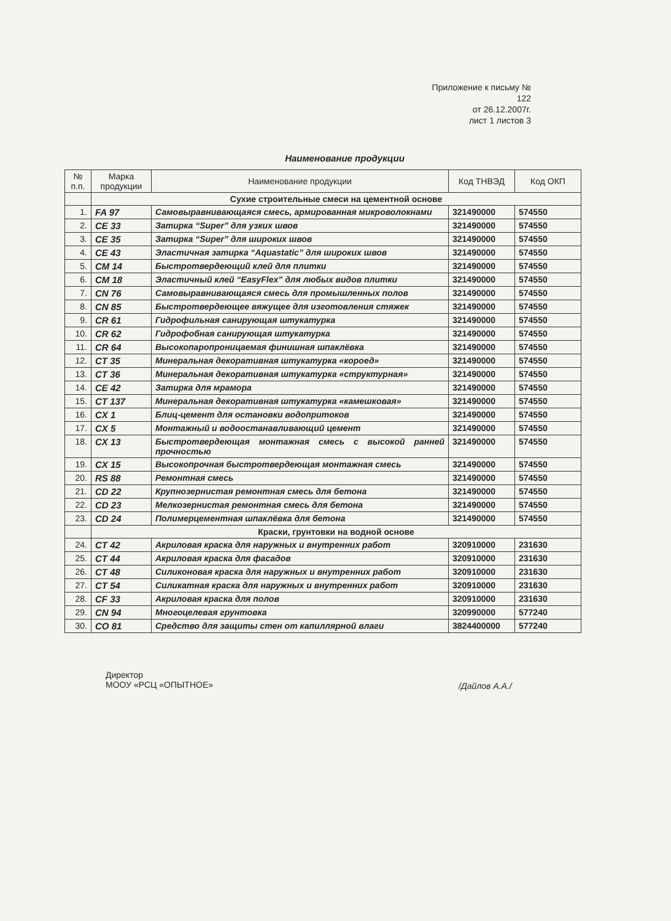Приложение к письму № 122
от 26.12.2007г.
лист 1 листов 3
Наименование продукции
| № п.п. | Марка продукции | Наименование продукции | Код ТНВЭД | Код ОКП |
| --- | --- | --- | --- | --- |
| | Сухие строительные смеси на цементной основе | | | |
| 1. | FA 97 | Самовыравнивающаяся смесь, армированная микроволокнами | 321490000 | 574550 |
| 2. | CE 33 | Затирка “Super” для узких швов | 321490000 | 574550 |
| 3. | CE 35 | Затирка “Super” для широких швов | 321490000 | 574550 |
| 4. | CE 43 | Эластичная затирка “Aquastatic” для широких швов | 321490000 | 574550 |
| 5. | CM 14 | Быстротвердеющий клей для плитки | 321490000 | 574550 |
| 6. | CM 18 | Эластичный клей “EasyFlex” для любых видов плитки | 321490000 | 574550 |
| 7. | CN 76 | Самовыравнивающаяся смесь для промышленных полов | 321490000 | 574550 |
| 8. | CN 85 | Быстротвердеющее вяжущее для изготовления стяжек | 321490000 | 574550 |
| 9. | CR 61 | Гидрофильная санирующая штукатурка | 321490000 | 574550 |
| 10. | CR 62 | Гидрофобная санирующая штукатурка | 321490000 | 574550 |
| 11. | CR 64 | Высокопаропроницаемая финишная шпаклёвка | 321490000 | 574550 |
| 12. | CT 35 | Минеральная декоративная штукатурка «короед» | 321490000 | 574550 |
| 13. | CT 36 | Минеральная декоративная штукатурка «структурная» | 321490000 | 574550 |
| 14. | CE 42 | Затирка для мрамора | 321490000 | 574550 |
| 15. | CT 137 | Минеральная декоративная штукатурка «камешковая» | 321490000 | 574550 |
| 16. | CX 1 | Блиц-цемент для остановки водопритоков | 321490000 | 574550 |
| 17. | CX 5 | Монтажный и водоостанавливающий цемент | 321490000 | 574550 |
| 18. | CX 13 | Быстротвердеющая монтажная смесь с высокой ранней прочностью | 321490000 | 574550 |
| 19. | CX 15 | Высокопрочная быстротвердеющая монтажная смесь | 321490000 | 574550 |
| 20. | RS 88 | Ремонтная смесь | 321490000 | 574550 |
| 21. | CD 22 | Крупнозернистая ремонтная смесь для бетона | 321490000 | 574550 |
| 22. | CD 23 | Мелкозернистая ремонтная смесь для бетона | 321490000 | 574550 |
| 23. | CD 24 | Полимерцементная шпаклёвка для бетона | 321490000 | 574550 |
| | Краски, грунтовки на водной основе | | | |
| 24. | CT 42 | Акриловая краска для наружных и внутренних работ | 320910000 | 231630 |
| 25. | CT 44 | Акриловая краска для фасадов | 320910000 | 231630 |
| 26. | CT 48 | Силиконовая краска для наружных и внутренних работ | 320910000 | 231630 |
| 27. | CT 54 | Силикатная краска для наружных и внутренних работ | 320910000 | 231630 |
| 28. | CF 33 | Акриловая краска для полов | 320910000 | 231630 |
| 29. | CN 94 | Многоцелевая грунтовка | 320990000 | 577240 |
| 30. | CO 81 | Средство для защиты стен от капиллярной влаги | 3824400000 | 577240 |
Директор
МООУ «РСЦ «ОПЫТНОЕ»
/Дайлов А.А./